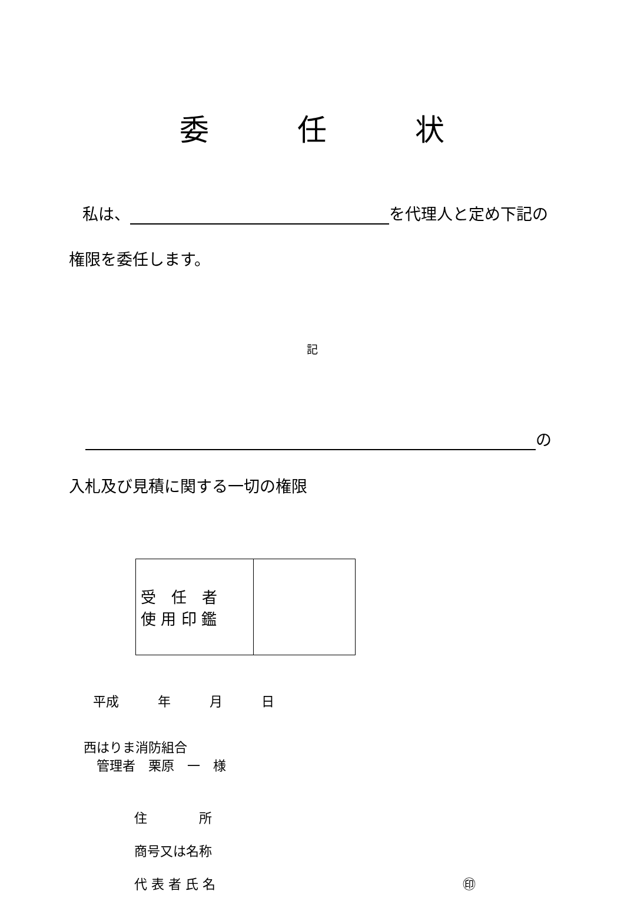委　　　任　　　状
私は、 を代理人と定め下記の
権限を委任します。
記
の
入札及び見積に関する一切の権限
| 受 任 者 使 用 印 鑑 | |
平成　　　年　　　月　　　日
西はりま消防組合
　管理者　栗原　一　様
住　　　　所
商号又は名称
代 表 者 氏 名 ㊞